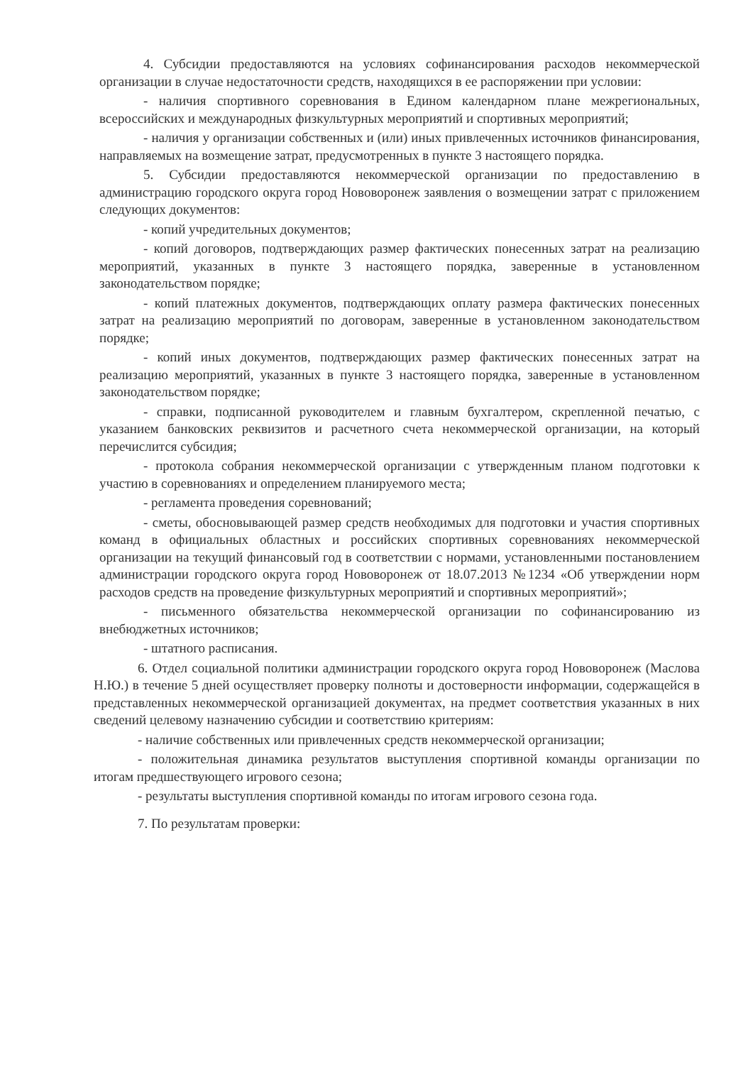4. Субсидии предоставляются на условиях софинансирования расходов некоммерческой организации в случае недостаточности средств, находящихся в ее распоряжении при условии:
- наличия спортивного соревнования в Едином календарном плане межрегиональных, всероссийских и международных физкультурных мероприятий и спортивных мероприятий;
- наличия у организации собственных и (или) иных привлеченных источников финансирования, направляемых на возмещение затрат, предусмотренных в пункте 3 настоящего порядка.
5. Субсидии предоставляются некоммерческой организации по предоставлению в администрацию городского округа город Нововоронеж заявления о возмещении затрат с приложением следующих документов:
- копий учредительных документов;
- копий договоров, подтверждающих размер фактических понесенных затрат на реализацию мероприятий, указанных в пункте 3 настоящего порядка, заверенные в установленном законодательством порядке;
- копий платежных документов, подтверждающих оплату размера фактических понесенных затрат на реализацию мероприятий по договорам, заверенные в установленном законодательством порядке;
- копий иных документов, подтверждающих размер фактических понесенных затрат на реализацию мероприятий, указанных в пункте 3 настоящего порядка, заверенные в установленном законодательством порядке;
- справки, подписанной руководителем и главным бухгалтером, скрепленной печатью, с указанием банковских реквизитов и расчетного счета некоммерческой организации, на который перечислится субсидия;
- протокола собрания некоммерческой организации с утвержденным планом подготовки к участию в соревнованиях и определением планируемого места;
- регламента проведения соревнований;
- сметы, обосновывающей размер средств необходимых для подготовки и участия спортивных команд в официальных областных и российских спортивных соревнованиях некоммерческой организации на текущий финансовый год в соответствии с нормами, установленными постановлением администрации городского округа город Нововоронеж от 18.07.2013 №1234 «Об утверждении норм расходов средств на проведение физкультурных мероприятий и спортивных мероприятий»;
- письменного обязательства некоммерческой организации по софинансированию из внебюджетных источников;
- штатного расписания.
6. Отдел социальной политики администрации городского округа город Нововоронеж (Маслова Н.Ю.) в течение 5 дней осуществляет проверку полноты и достоверности информации, содержащейся в представленных некоммерческой организацией документах, на предмет соответствия указанных в них сведений целевому назначению субсидии и соответствию критериям:
- наличие собственных или привлеченных средств некоммерческой организации;
- положительная динамика результатов выступления спортивной команды организации по итогам предшествующего игрового сезона;
- результаты выступления спортивной команды по итогам игрового сезона года.
7. По результатам проверки: